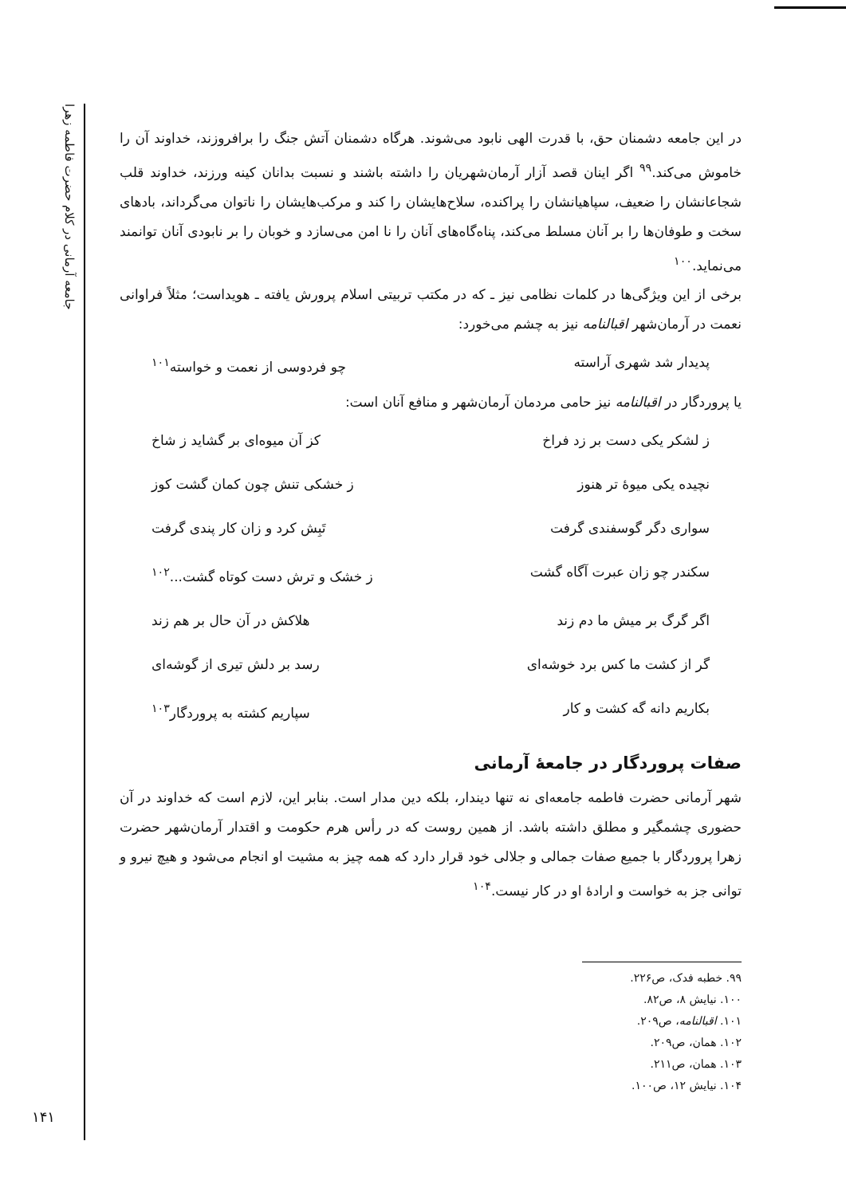جامعه آرمانی در کلام حضرت فاطمه زهرا
در این جامعه دشمنان حق، با قدرت الهی نابود می‌شوند. هرگاه دشمنان آتش جنگ را برافروزند، خداوند آن را خاموش می‌کند.<sup>۹۹</sup> اگر اینان قصد آزار آرمان‌شهریان را داشته باشند و نسبت بدانان کینه ورزند، خداوند قلب شجاعانشان را ضعیف، سپاهیانشان را پراکنده، سلاح‌هایشان را کند و مرکب‌هایشان را ناتوان می‌گرداند، بادهای سخت و طوفان‌ها را بر آنان مسلط می‌کند، پناه‌گاه‌های آنان را نا امن می‌سازد و خوبان را بر نابودی آنان توانمند می‌نماید.<sup>۱۰۰</sup>
برخی از این ویژگی‌ها در کلمات نظامی نیز ـ که در مکتب تربیتی اسلام پرورش یافته ـ هویداست؛ مثلاً فراوانی نعمت در آرمان‌شهر اقبالنامه نیز به چشم می‌خورد:
پدیدار شد شهری آراسته چو فردوسی از نعمت و خواسته<sup>۱۰۱</sup>
یا پروردگار در اقبالنامه نیز حامی مردمان آرمان‌شهر و منافع آنان است:
ز لشکر یکی دست بر زد فراخ کز آن میوه‌ای بر گشاید ز شاخ
نچیده یکی میوهٔ تر هنوز ز خشکی تنش چون کمان گشت کوز
سواری دگر گوسفندی گرفت تَبِش کرد و زان کار پندی گرفت
سکندر چو زان عبرت آگاه گشت ز خشک و ترش دست کوتاه گشت...<sup>۱۰۲</sup>
اگر گرگ بر میش ما دم زند هلاکش در آن حال بر هم زند
گر از کشت ما کس برد خوشه‌ای رسد بر دلش تیری از گوشه‌ای
بکاریم دانه گه کشت و کار سپاریم کشته به پروردگار<sup>۱۰۳</sup>
صفات پروردگار در جامعهٔ آرمانی
شهر آرمانی حضرت فاطمه جامعه‌ای نه تنها دیندار، بلکه دین مدار است. بنابر این، لازم است که خداوند در آن حضوری چشمگیر و مطلق داشته باشد. از همین روست که در رأس هرم حکومت و اقتدار آرمان‌شهر حضرت زهرا پروردگار با جمیع صفات جمالی و جلالی خود قرار دارد که همه چیز به مشیت او انجام می‌شود و هیچ نیرو و توانی جز به خواست و ارادهٔ او در کار نیست.<sup>۱۰۴</sup>
۹۹. خطبه فدک، ص۲۲۶.
۱۰۰. نیایش ۸، ص۸۲.
۱۰۱. اقبالنامه، ص۲۰۹.
۱۰۲. همان، ص۲۰۹.
۱۰۳. همان، ص۲۱۱.
۱۰۴. نیایش ۱۲، ص۱۰۰.
۱۴۱